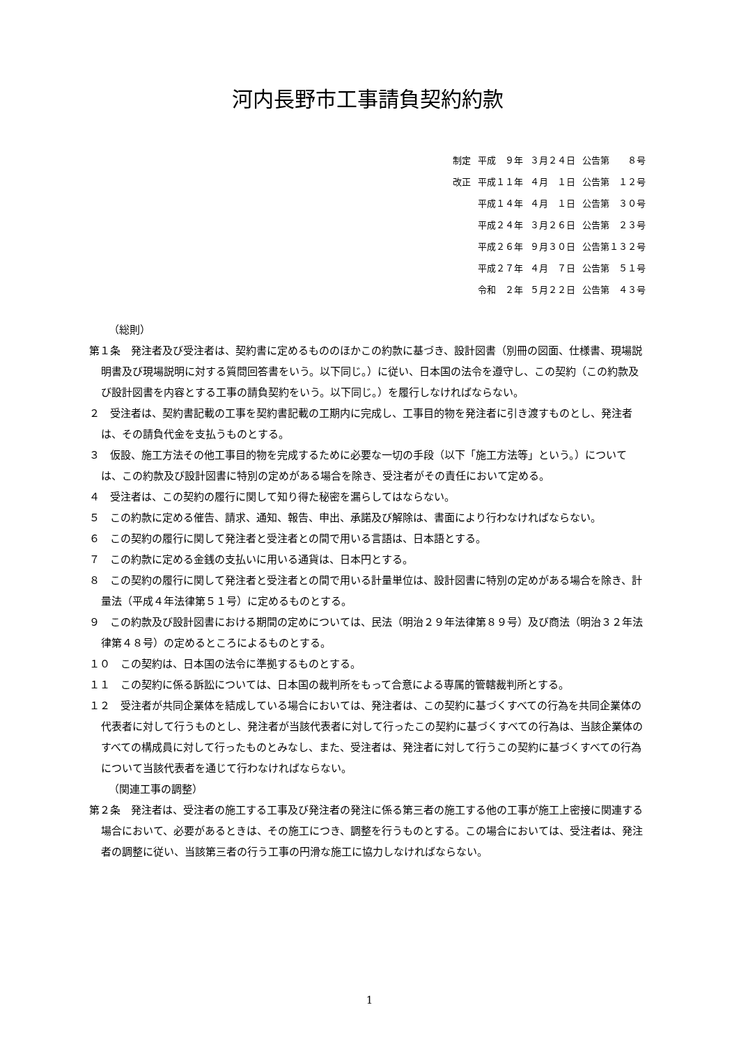河内長野市工事請負契約約款
| 制定 | 平成 ９年 | ３月２４日 | 公告第 ８号 |
| 改正 | 平成１１年 | ４月 １日 | 公告第 １２号 |
| | 平成１４年 | ４月 １日 | 公告第 ３０号 |
| | 平成２４年 | ３月２６日 | 公告第 ２３号 |
| | 平成２６年 | ９月３０日 | 公告第１３２号 |
| | 平成２７年 | ４月 ７日 | 公告第 ５１号 |
| | 令和 ２年 | ５月２２日 | 公告第 ４３号 |
（総則）
第１条　発注者及び受注者は、契約書に定めるもののほかこの約款に基づき、設計図書（別冊の図面、仕様書、現場説明書及び現場説明に対する質問回答書をいう。以下同じ。）に従い、日本国の法令を遵守し、この契約（この約款及び設計図書を内容とする工事の請負契約をいう。以下同じ。）を履行しなければならない。
２　受注者は、契約書記載の工事を契約書記載の工期内に完成し、工事目的物を発注者に引き渡すものとし、発注者は、その請負代金を支払うものとする。
３　仮設、施工方法その他工事目的物を完成するために必要な一切の手段（以下「施工方法等」という。）については、この約款及び設計図書に特別の定めがある場合を除き、受注者がその責任において定める。
４　受注者は、この契約の履行に関して知り得た秘密を漏らしてはならない。
５　この約款に定める催告、請求、通知、報告、申出、承諾及び解除は、書面により行わなければならない。
６　この契約の履行に関して発注者と受注者との間で用いる言語は、日本語とする。
７　この約款に定める金銭の支払いに用いる通貨は、日本円とする。
８　この契約の履行に関して発注者と受注者との間で用いる計量単位は、設計図書に特別の定めがある場合を除き、計量法（平成４年法律第５１号）に定めるものとする。
９　この約款及び設計図書における期間の定めについては、民法（明治２９年法律第８９号）及び商法（明治３２年法律第４８号）の定めるところによるものとする。
１０　この契約は、日本国の法令に準拠するものとする。
１１　この契約に係る訴訟については、日本国の裁判所をもって合意による専属的管轄裁判所とする。
１２　受注者が共同企業体を結成している場合においては、発注者は、この契約に基づくすべての行為を共同企業体の代表者に対して行うものとし、発注者が当該代表者に対して行ったこの契約に基づくすべての行為は、当該企業体のすべての構成員に対して行ったものとみなし、また、受注者は、発注者に対して行うこの契約に基づくすべての行為について当該代表者を通じて行わなければならない。
（関連工事の調整）
第２条　発注者は、受注者の施工する工事及び発注者の発注に係る第三者の施工する他の工事が施工上密接に関連する場合において、必要があるときは、その施工につき、調整を行うものとする。この場合においては、受注者は、発注者の調整に従い、当該第三者の行う工事の円滑な施工に協力しなければならない。
1